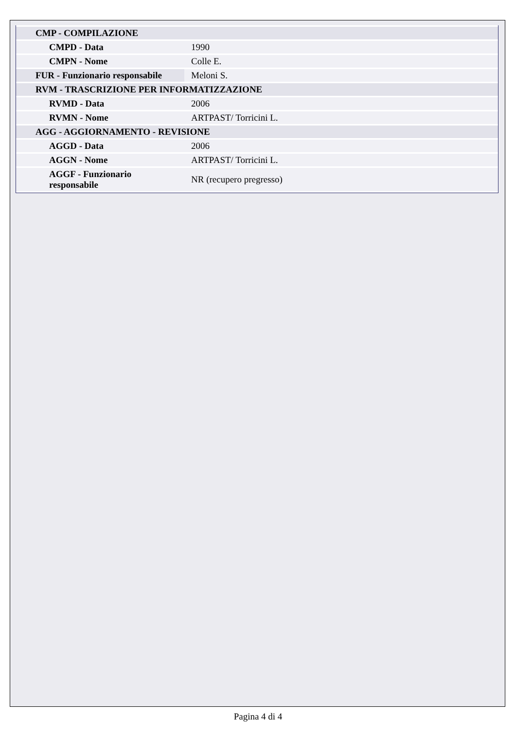| CMP - COMPILAZIONE | |
| CMPD - Data | 1990 |
| CMPN - Nome | Colle E. |
| FUR - Funzionario responsabile | Meloni S. |
| RVM - TRASCRIZIONE PER INFORMATIZZAZIONE | |
| RVMD - Data | 2006 |
| RVMN - Nome | ARTPAST/ Torricini L. |
| AGG - AGGIORNAMENTO - REVISIONE | |
| AGGD - Data | 2006 |
| AGGN - Nome | ARTPAST/ Torricini L. |
| AGGF - Funzionario responsabile | NR (recupero pregresso) |
Pagina 4 di 4